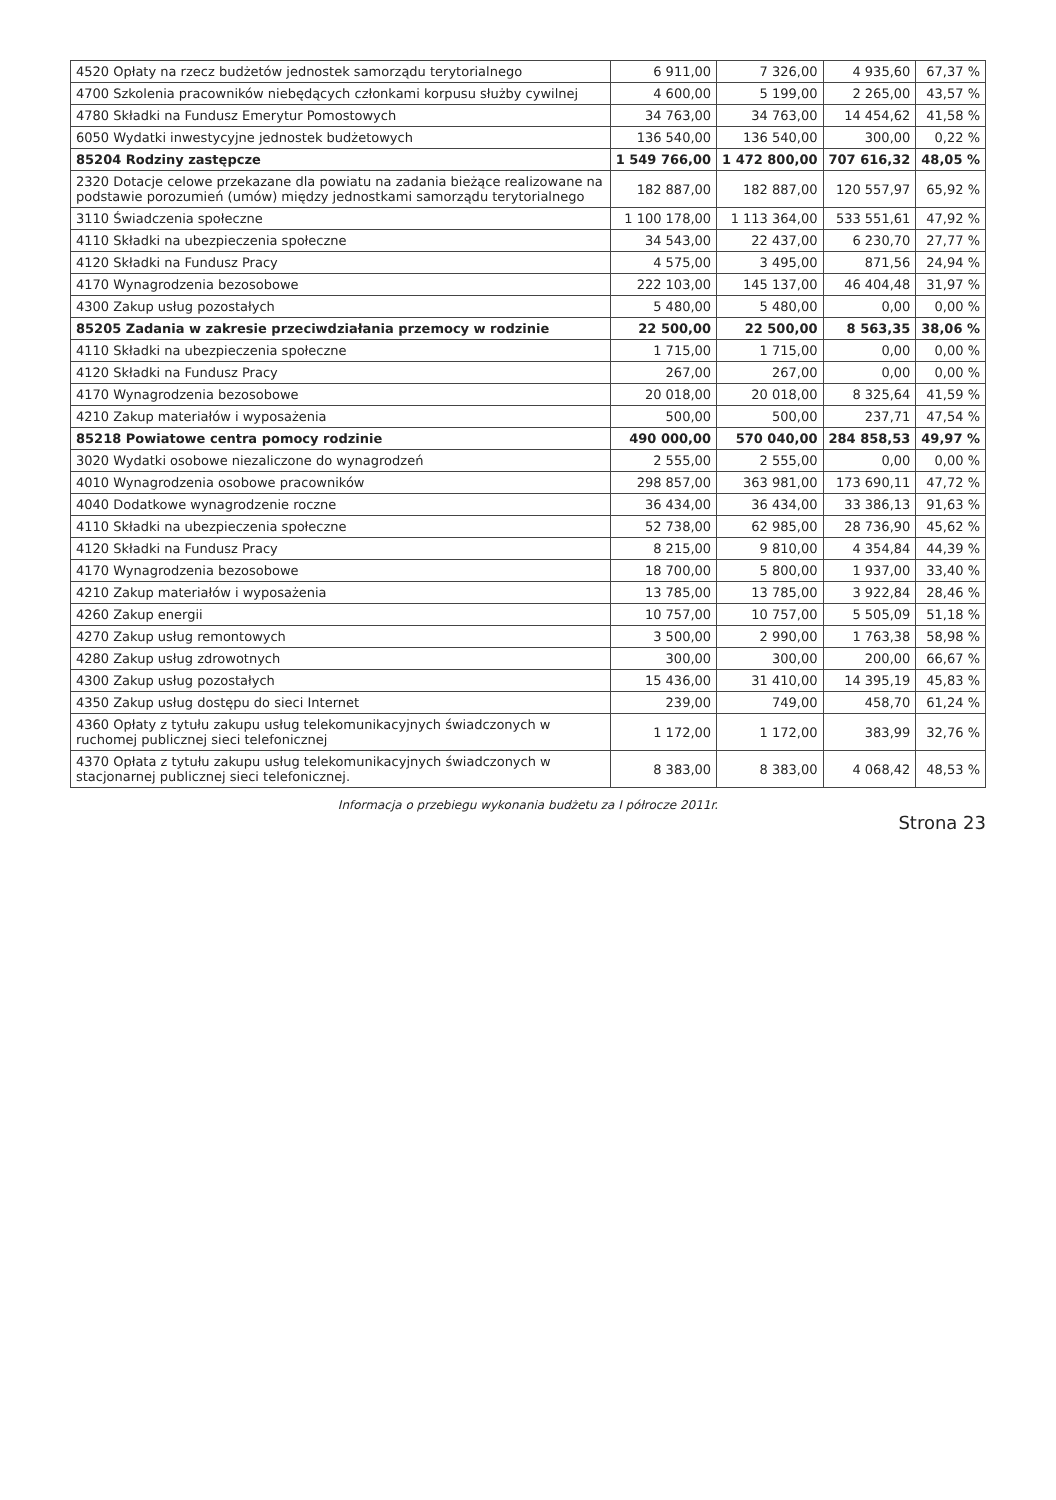| 4520 Opłaty na rzecz budżetów jednostek samorządu terytorialnego | 6 911,00 | 7 326,00 | 4 935,60 | 67,37 % |
| 4700 Szkolenia pracowników niebędących członkami korpusu służby cywilnej | 4 600,00 | 5 199,00 | 2 265,00 | 43,57 % |
| 4780 Składki na Fundusz Emerytur Pomostowych | 34 763,00 | 34 763,00 | 14 454,62 | 41,58 % |
| 6050 Wydatki inwestycyjne jednostek budżetowych | 136 540,00 | 136 540,00 | 300,00 | 0,22 % |
| 85204 Rodziny zastępcze | 1 549 766,00 | 1 472 800,00 | 707 616,32 | 48,05 % |
| 2320 Dotacje celowe przekazane dla powiatu na zadania bieżące realizowane na podstawie porozumień (umów) między jednostkami samorządu terytorialnego | 182 887,00 | 182 887,00 | 120 557,97 | 65,92 % |
| 3110 Świadczenia społeczne | 1 100 178,00 | 1 113 364,00 | 533 551,61 | 47,92 % |
| 4110 Składki na ubezpieczenia społeczne | 34 543,00 | 22 437,00 | 6 230,70 | 27,77 % |
| 4120 Składki na Fundusz Pracy | 4 575,00 | 3 495,00 | 871,56 | 24,94 % |
| 4170 Wynagrodzenia bezosobowe | 222 103,00 | 145 137,00 | 46 404,48 | 31,97 % |
| 4300 Zakup usług pozostałych | 5 480,00 | 5 480,00 | 0,00 | 0,00 % |
| 85205 Zadania w zakresie przeciwdziałania przemocy w rodzinie | 22 500,00 | 22 500,00 | 8 563,35 | 38,06 % |
| 4110 Składki na ubezpieczenia społeczne | 1 715,00 | 1 715,00 | 0,00 | 0,00 % |
| 4120 Składki na Fundusz Pracy | 267,00 | 267,00 | 0,00 | 0,00 % |
| 4170 Wynagrodzenia bezosobowe | 20 018,00 | 20 018,00 | 8 325,64 | 41,59 % |
| 4210 Zakup materiałów i wyposażenia | 500,00 | 500,00 | 237,71 | 47,54 % |
| 85218 Powiatowe centra pomocy rodzinie | 490 000,00 | 570 040,00 | 284 858,53 | 49,97 % |
| 3020 Wydatki osobowe niezaliczone do wynagrodzeń | 2 555,00 | 2 555,00 | 0,00 | 0,00 % |
| 4010 Wynagrodzenia osobowe pracowników | 298 857,00 | 363 981,00 | 173 690,11 | 47,72 % |
| 4040 Dodatkowe wynagrodzenie roczne | 36 434,00 | 36 434,00 | 33 386,13 | 91,63 % |
| 4110 Składki na ubezpieczenia społeczne | 52 738,00 | 62 985,00 | 28 736,90 | 45,62 % |
| 4120 Składki na Fundusz Pracy | 8 215,00 | 9 810,00 | 4 354,84 | 44,39 % |
| 4170 Wynagrodzenia bezosobowe | 18 700,00 | 5 800,00 | 1 937,00 | 33,40 % |
| 4210 Zakup materiałów i wyposażenia | 13 785,00 | 13 785,00 | 3 922,84 | 28,46 % |
| 4260 Zakup energii | 10 757,00 | 10 757,00 | 5 505,09 | 51,18 % |
| 4270 Zakup usług remontowych | 3 500,00 | 2 990,00 | 1 763,38 | 58,98 % |
| 4280 Zakup usług zdrowotnych | 300,00 | 300,00 | 200,00 | 66,67 % |
| 4300 Zakup usług pozostałych | 15 436,00 | 31 410,00 | 14 395,19 | 45,83 % |
| 4350 Zakup usług dostępu do sieci Internet | 239,00 | 749,00 | 458,70 | 61,24 % |
| 4360 Opłaty z tytułu zakupu usług telekomunikacyjnych świadczonych w ruchomej publicznej sieci telefonicznej | 1 172,00 | 1 172,00 | 383,99 | 32,76 % |
| 4370 Opłata z tytułu zakupu usług telekomunikacyjnych świadczonych w stacjonarnej publicznej sieci telefonicznej. | 8 383,00 | 8 383,00 | 4 068,42 | 48,53 % |
Informacja o przebiegu wykonania budżetu za I półrocze 2011r.
Strona 23